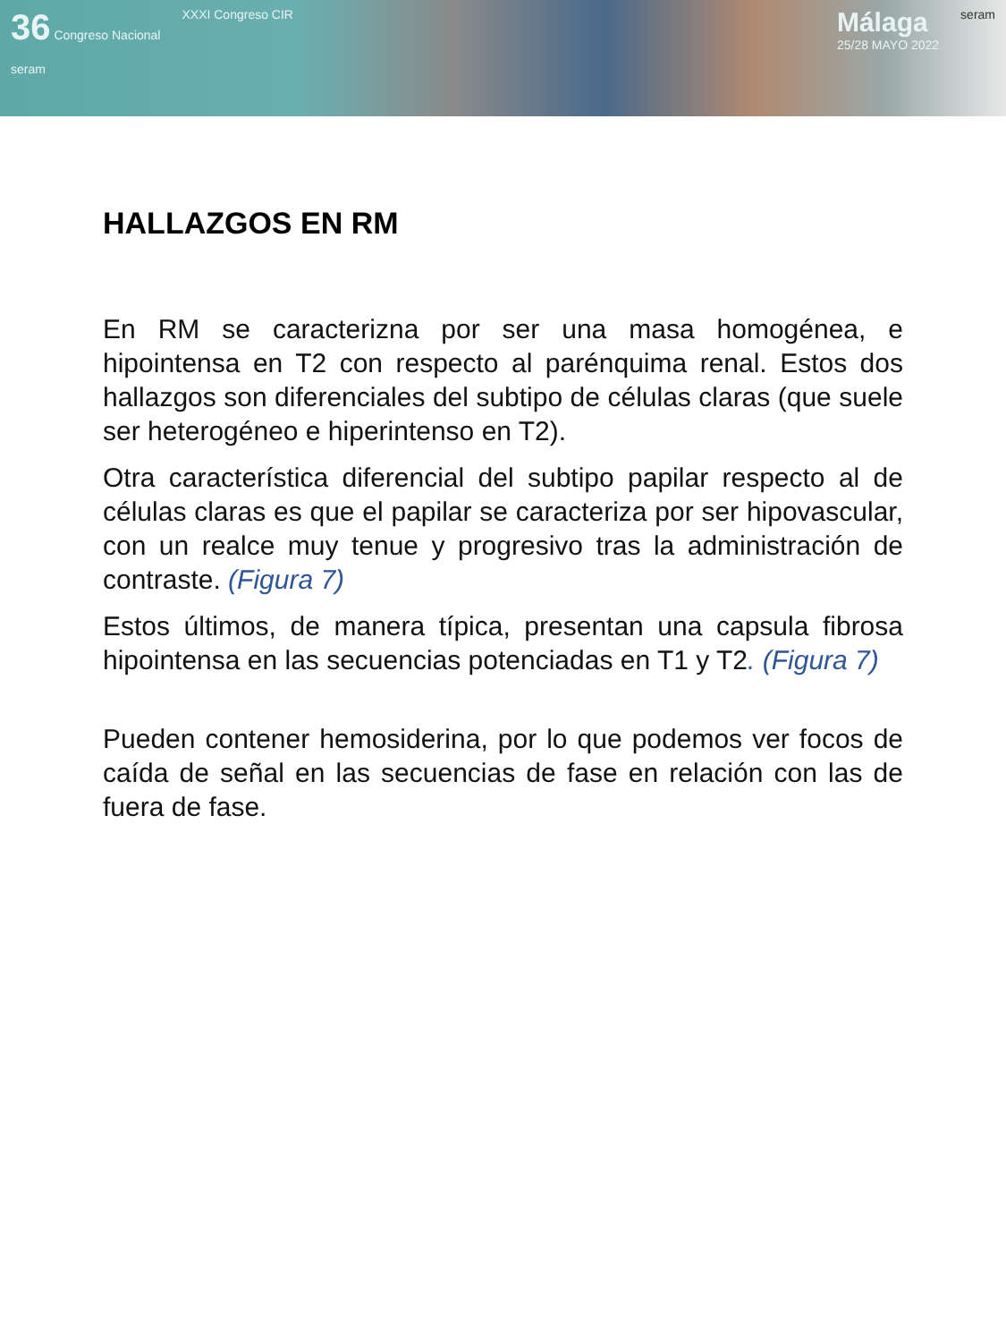36 Congreso Nacional
seram
XXXI Congreso CIR
Málaga
25/28 MAYO 2022
seram
HALLAZGOS EN RM
En RM se caracterizna por ser una masa homogénea, e hipointensa en T2 con respecto al parénquima renal. Estos dos hallazgos son diferenciales del subtipo de células claras (que suele ser heterogéneo e hiperintenso en T2).
Otra característica diferencial del subtipo papilar respecto al de células claras es que el papilar se caracteriza por ser hipovascular, con un realce muy tenue y progresivo tras la administración de contraste. (Figura 7)
Estos últimos, de manera típica, presentan una capsula fibrosa hipointensa en las secuencias potenciadas en T1 y T2. (Figura 7)
Pueden contener hemosiderina, por lo que podemos ver focos de caída de señal en las secuencias de fase en relación con las de fuera de fase.